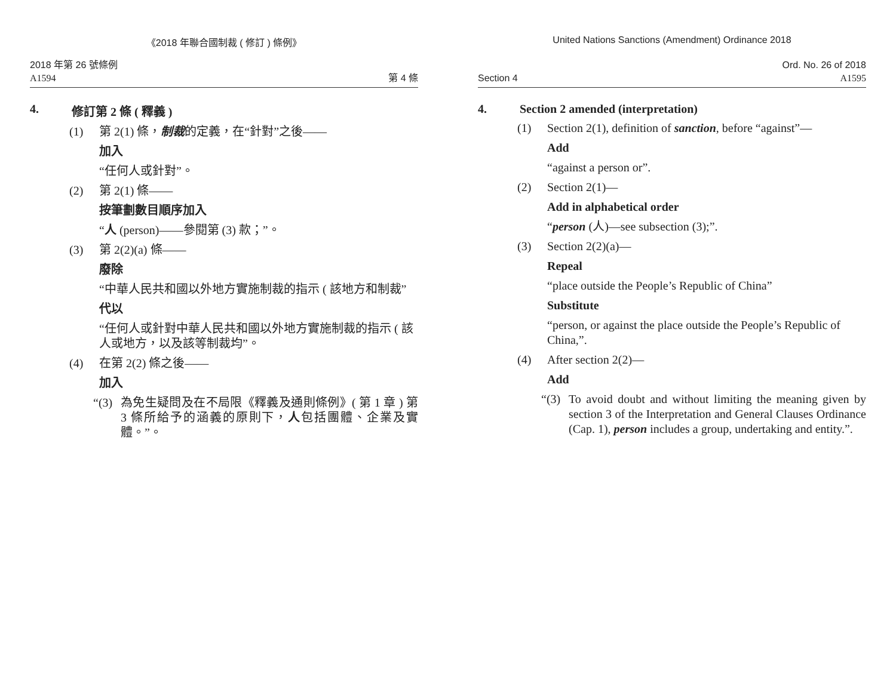《2018 年聯合國制裁 ( 修訂 ) 條例》
2018 年第 26 號條例
A1594 第 4 條
4. 修訂第 2 條 ( 釋義 )
(1) 第 2(1) 條，制裁的定義，在“針對”之後——
加入
“任何人或針對”。
(2) 第 2(1) 條——
按筆劃數目順序加入
“人 (person)——參閱第 (3) 款；”。
(3) 第 2(2)(a) 條——
廢除
“中華人民共和國以外地方實施制裁的指示 ( 該地方和制裁”
代以
“任何人或針對中華人民共和國以外地方實施制裁的指示 ( 該人或地方，以及該等制裁均”。
(4) 在第 2(2) 條之後——
加入
“(3) 為免生疑問及在不局限《釋義及通則條例》( 第 1 章 ) 第 3 條所給予的涵義的原則下，人包括團體、企業及實體。”。
United Nations Sanctions (Amendment) Ordinance 2018
Ord. No. 26 of 2018
Section 4 A1595
4. Section 2 amended (interpretation)
(1) Section 2(1), definition of sanction, before “against”—
Add
“against a person or”.
(2) Section 2(1)—
Add in alphabetical order
“person (人)—see subsection (3);”.
(3) Section 2(2)(a)—
Repeal
“place outside the People’s Republic of China”
Substitute
“person, or against the place outside the People’s Republic of China,”.
(4) After section 2(2)—
Add
“(3) To avoid doubt and without limiting the meaning given by section 3 of the Interpretation and General Clauses Ordinance (Cap. 1), person includes a group, undertaking and entity.”.